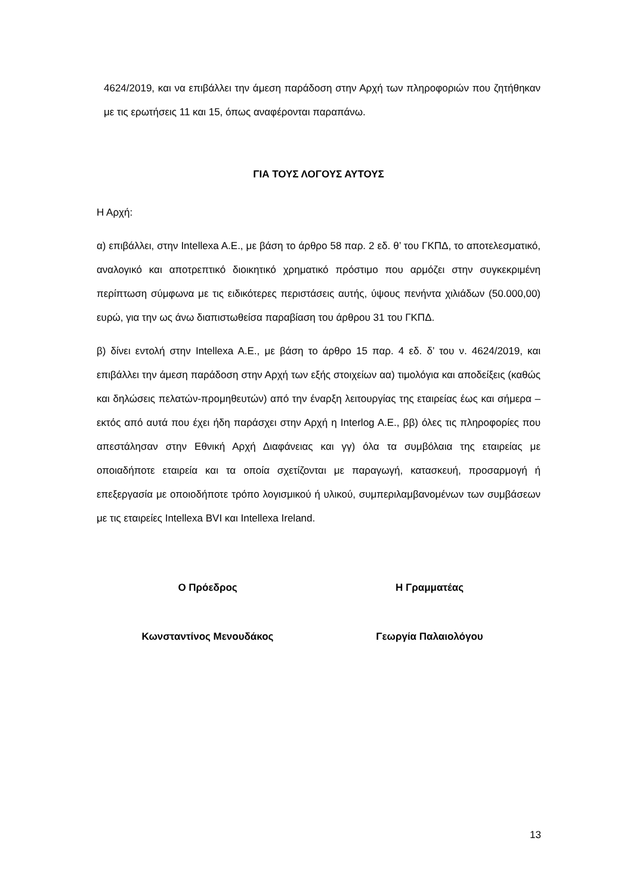4624/2019, και να επιβάλλει την άμεση παράδοση στην Αρχή των πληροφοριών που ζητήθηκαν με τις ερωτήσεις 11 και 15, όπως αναφέρονται παραπάνω.
ΓΙΑ ΤΟΥΣ ΛΟΓΟΥΣ ΑΥΤΟΥΣ
Η Αρχή:
α) επιβάλλει, στην Intellexa A.E., με βάση το άρθρο 58 παρ. 2 εδ. θ’ του ΓΚΠΔ, το αποτελεσματικό, αναλογικό και αποτρεπτικό διοικητικό χρηματικό πρόστιμο που αρμόζει στην συγκεκριμένη περίπτωση σύμφωνα με τις ειδικότερες περιστάσεις αυτής, ύψους πενήντα χιλιάδων (50.000,00) ευρώ, για την ως άνω διαπιστωθείσα παραβίαση του άρθρου 31 του ΓΚΠΔ.
β) δίνει εντολή στην Intellexa A.E., με βάση το άρθρο 15 παρ. 4 εδ. δ’ του ν. 4624/2019, και επιβάλλει την άμεση παράδοση στην Αρχή των εξής στοιχείων αα) τιμολόγια και αποδείξεις (καθώς και δηλώσεις πελατών-προμηθευτών) από την έναρξη λειτουργίας της εταιρείας έως και σήμερα –εκτός από αυτά που έχει ήδη παράσχει στην Αρχή η Interlog A.E., ββ) όλες τις πληροφορίες που απεστάλησαν στην Εθνική Αρχή Διαφάνειας και γγ) όλα τα συμβόλαια της εταιρείας με οποιαδήποτε εταιρεία και τα οποία σχετίζονται με παραγωγή, κατασκευή, προσαρμογή ή επεξεργασία με οποιοδήποτε τρόπο λογισμικού ή υλικού, συμπεριλαμβανομένων των συμβάσεων με τις εταιρείες Intellexa BVI και Intellexa Ireland.
Ο Πρόεδρος Η Γραμματέας
Κωνσταντίνος Μενουδάκος Γεωργία Παλαιολόγου
13